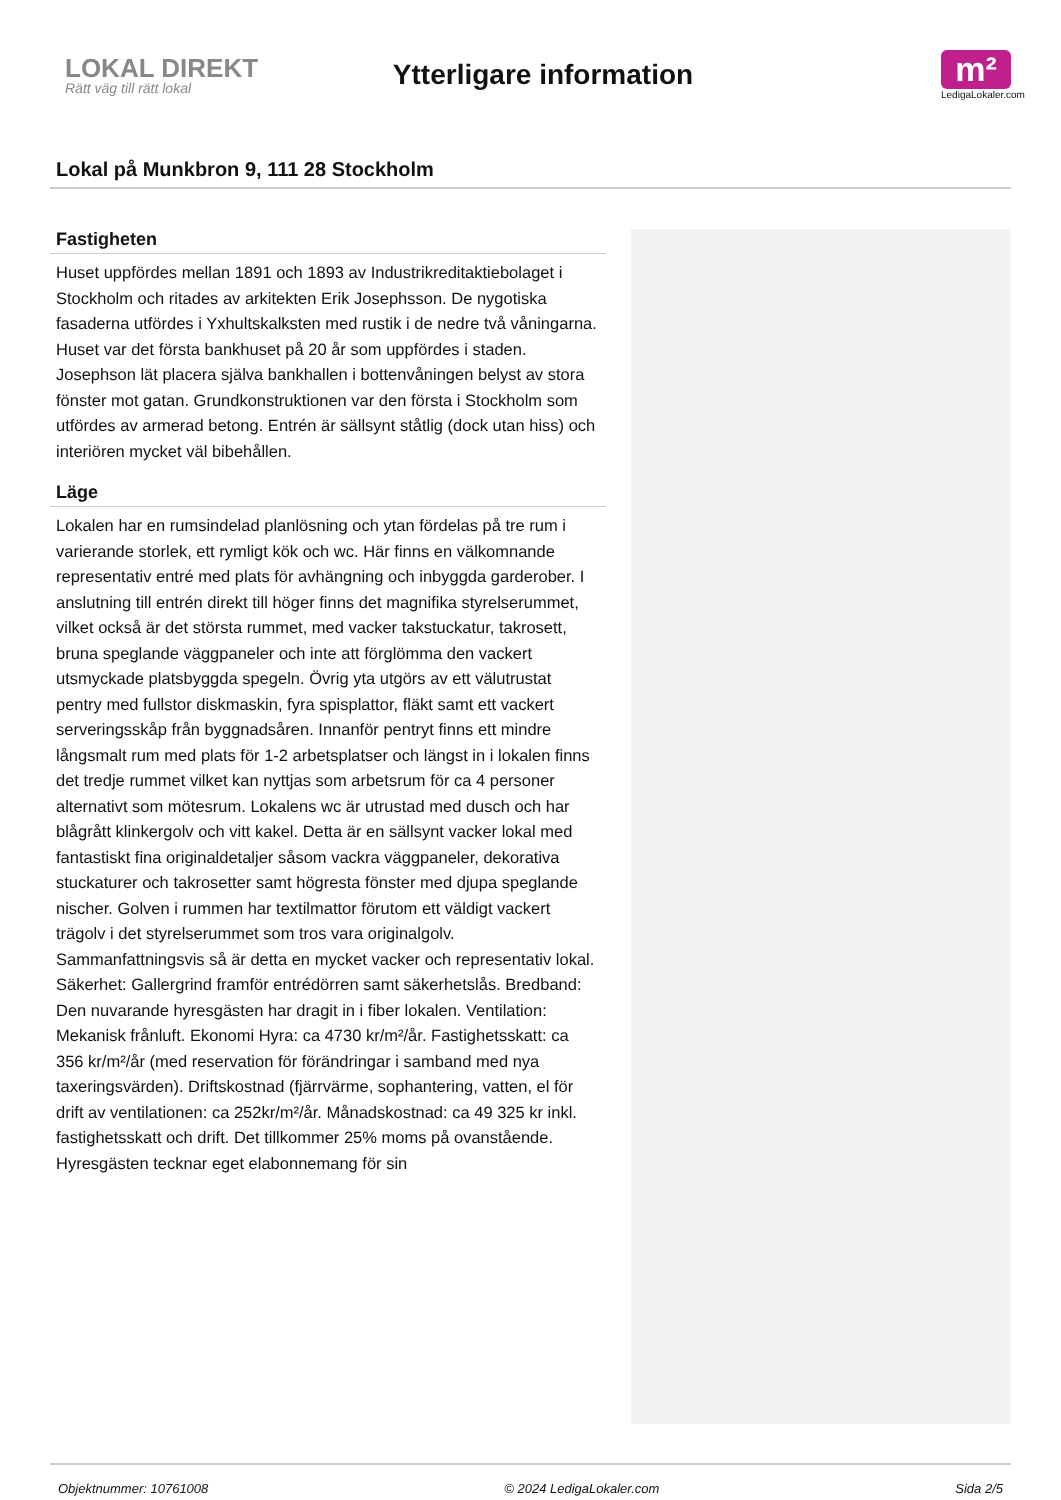LOKAL DIREKT
Rätt väg till rätt lokal
Ytterligare information
m²
LedigaLokaler.com
Lokal på Munkbron 9, 111 28 Stockholm
Fastigheten
Huset uppfördes mellan 1891 och 1893 av Industrikreditaktiebolaget i Stockholm och ritades av arkitekten Erik Josephsson. De nygotiska fasaderna utfördes i Yxhultskalksten med rustik i de nedre två våningarna. Huset var det första bankhuset på 20 år som uppfördes i staden. Josephson lät placera själva bankhallen i bottenvåningen belyst av stora fönster mot gatan. Grundkonstruktionen var den första i Stockholm som utfördes av armerad betong. Entrén är sällsynt ståtlig (dock utan hiss) och interiören mycket väl bibehållen.
Läge
Lokalen har en rumsindelad planlösning och ytan fördelas på tre rum i varierande storlek, ett rymligt kök och wc. Här finns en välkomnande representativ entré med plats för avhängning och inbyggda garderober. I anslutning till entrén direkt till höger finns det magnifika styrelserummet, vilket också är det största rummet, med vacker takstuckatur, takrosett, bruna speglande väggpaneler och inte att förglömma den vackert utsmyckade platsbyggda spegeln. Övrig yta utgörs av ett välutrustat pentry med fullstor diskmaskin, fyra spisplattor, fläkt samt ett vackert serveringsskåp från byggnadsåren. Innanför pentryt finns ett mindre långsmalt rum med plats för 1-2 arbetsplatser och längst in i lokalen finns det tredje rummet vilket kan nyttjas som arbetsrum för ca 4 personer alternativt som mötesrum. Lokalens wc är utrustad med dusch och har blågrått klinkergolv och vitt kakel. Detta är en sällsynt vacker lokal med fantastiskt fina originaldetaljer såsom vackra väggpaneler, dekorativa stuckaturer och takrosetter samt högresta fönster med djupa speglande nischer. Golven i rummen har textilmattor förutom ett väldigt vackert trägolv i det styrelserummet som tros vara originalgolv. Sammanfattningsvis så är detta en mycket vacker och representativ lokal. Säkerhet: Gallergrind framför entrédörren samt säkerhetslås. Bredband: Den nuvarande hyresgästen har dragit in i fiber lokalen. Ventilation: Mekanisk frånluft. Ekonomi Hyra: ca 4730 kr/m²/år. Fastighetsskatt: ca 356 kr/m²/år (med reservation för förändringar i samband med nya taxeringsvärden). Driftskostnad (fjärrvärme, sophantering, vatten, el för drift av ventilationen: ca 252kr/m²/år. Månadskostnad: ca 49 325 kr inkl. fastighetsskatt och drift. Det tillkommer 25% moms på ovanstående. Hyresgästen tecknar eget elabonnemang för sin
Objektnummer: 10761008 © 2024 LedigaLokaler.com Sida 2/5